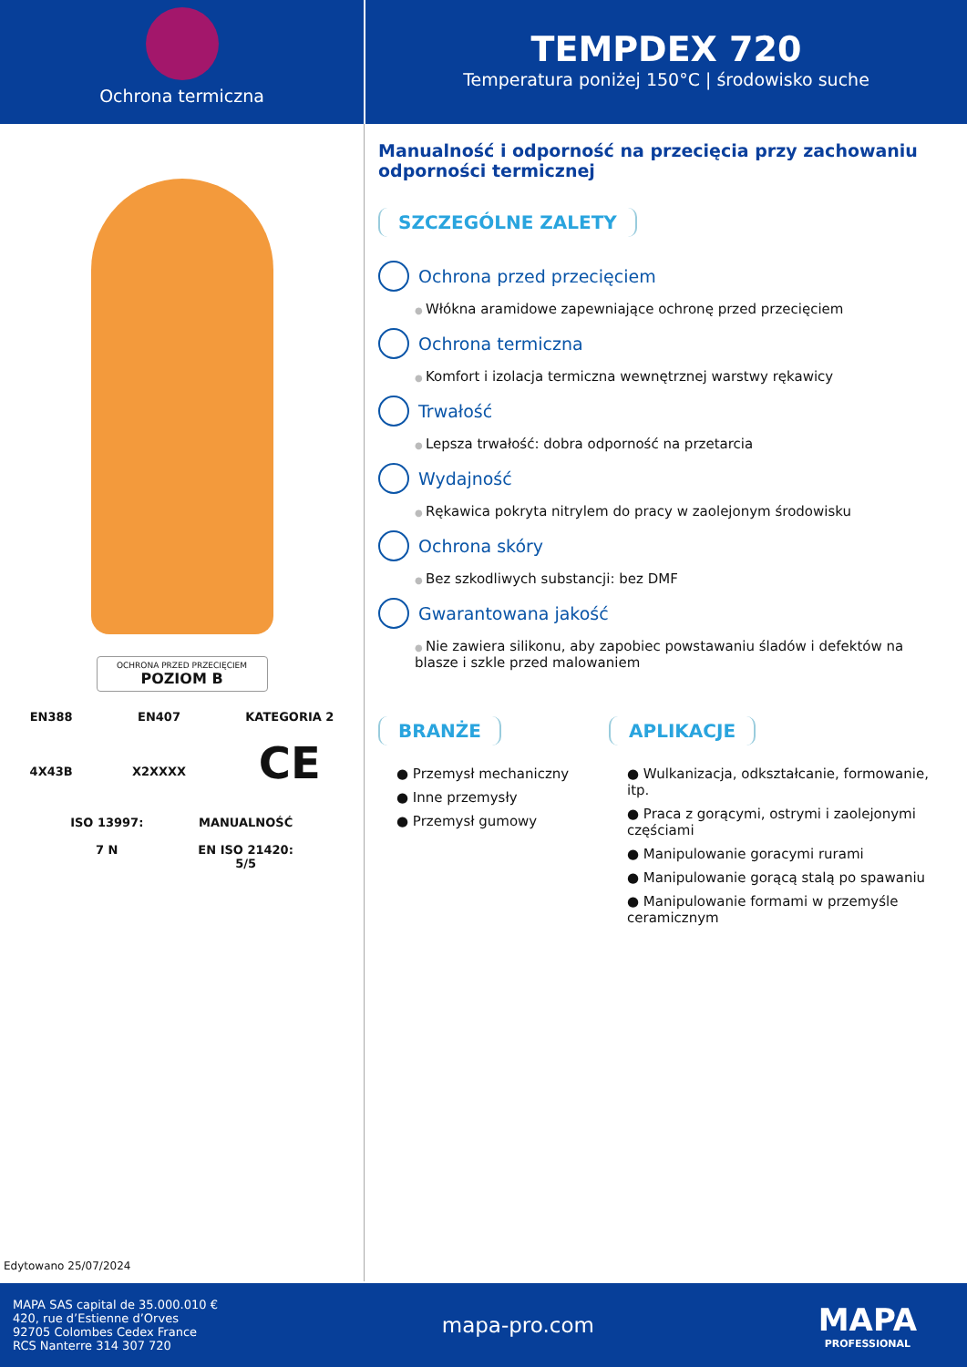Ochrona termiczna
TEMPDEX 720
Temperatura poniżej 150°C | środowisko suche
OCHRONA PRZED PRZECIĘCIEM
POZIOM B
EN388
4X43B
EN407
X2XXXX
KATEGORIA 2
CE
ISO 13997:
7 N
MANUALNOŚĆ
EN ISO 21420:
5/5
Edytowano 25/07/2024
Manualność i odporność na przecięcia przy zachowaniu odporności termicznej
SZCZEGÓLNE ZALETY
Ochrona przed przecięciem
Włókna aramidowe zapewniające ochronę przed przecięciem
Ochrona termiczna
Komfort i izolacja termiczna wewnętrznej warstwy rękawicy
Trwałość
Lepsza trwałość: dobra odporność na przetarcia
Wydajność
Rękawica pokryta nitrylem do pracy w zaolejonym środowisku
Ochrona skóry
Bez szkodliwych substancji: bez DMF
Gwarantowana jakość
Nie zawiera silikonu, aby zapobiec powstawaniu śladów i defektów na blasze i szkle przed malowaniem
BRANŻE
● Przemysł mechaniczny
● Inne przemysły
● Przemysł gumowy
APLIKACJE
● Wulkanizacja, odkształcanie, formowanie, itp.
● Praca z gorącymi, ostrymi i zaolejonymi częściami
● Manipulowanie goracymi rurami
● Manipulowanie gorącą stalą po spawaniu
● Manipulowanie formami w przemyśle ceramicznym
MAPA SAS capital de 35.000.010 €
420, rue d’Estienne d’Orves
92705 Colombes Cedex France
RCS Nanterre 314 307 720
mapa-pro.com
MAPA
PROFESSIONAL